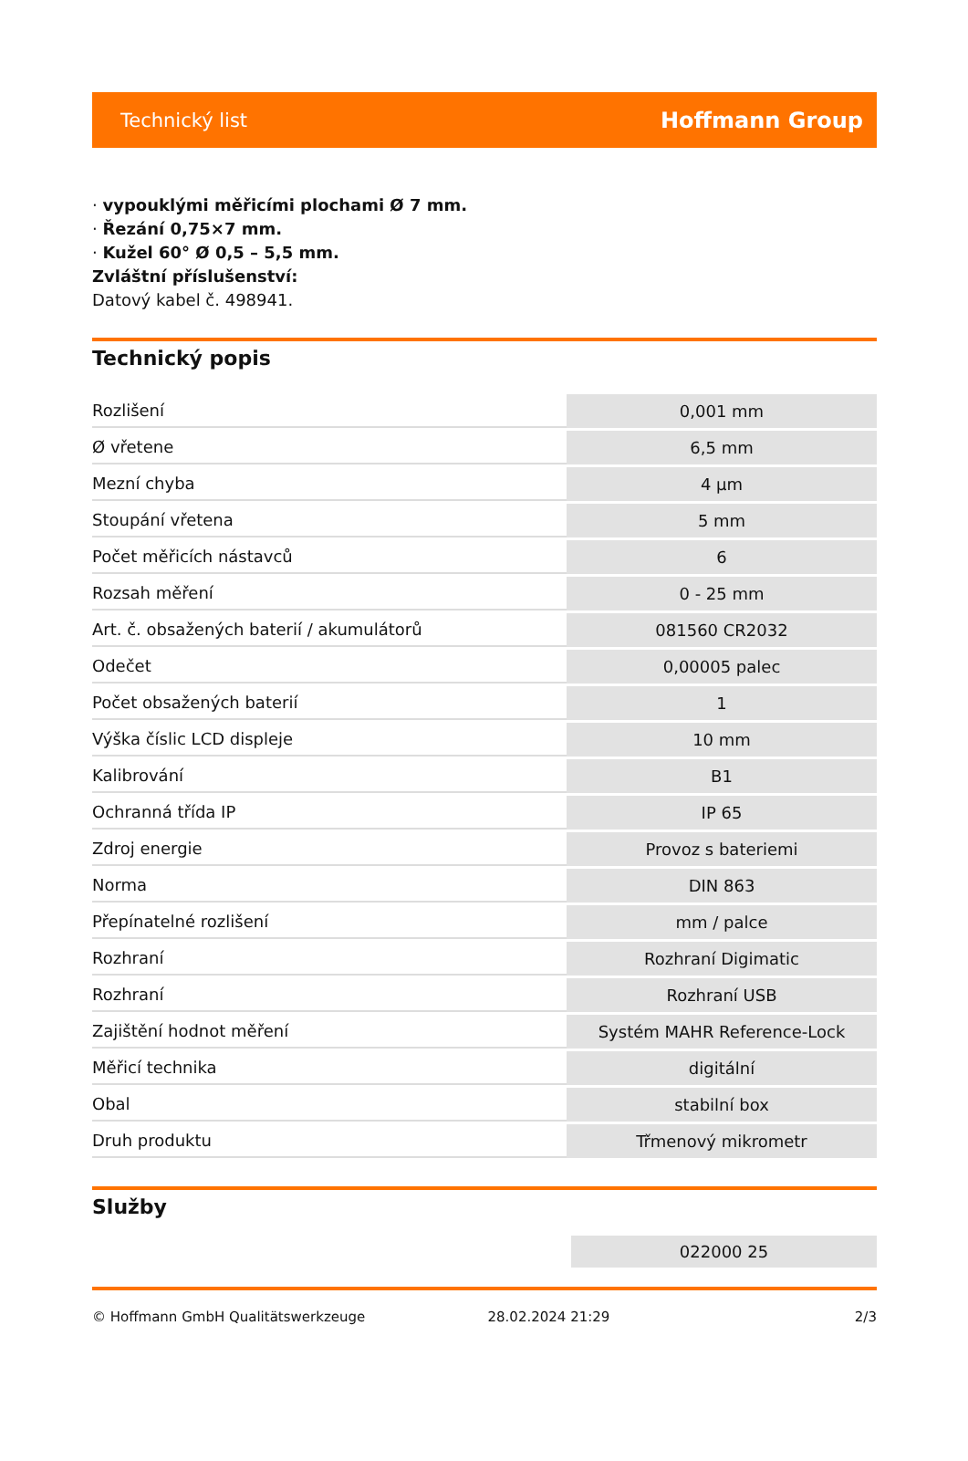Technický list Hoffmann Group
· vypouklými měřicími plochami Ø 7 mm.
· Řezání 0,75×7 mm.
· Kužel 60° Ø 0,5 – 5,5 mm.
Zvláštní příslušenství:
Datový kabel č. 498941.
Technický popis
| Rozlišení | 0,001 mm |
| Ø vřetene | 6,5 mm |
| Mezní chyba | 4 µm |
| Stoupání vřetena | 5 mm |
| Počet měřicích nástavců | 6 |
| Rozsah měření | 0 - 25 mm |
| Art. č. obsažených baterií / akumulátorů | 081560 CR2032 |
| Odečet | 0,00005 palec |
| Počet obsažených baterií | 1 |
| Výška číslic LCD displeje | 10 mm |
| Kalibrování | B1 |
| Ochranná třída IP | IP 65 |
| Zdroj energie | Provoz s bateriemi |
| Norma | DIN 863 |
| Přepínatelné rozlišení | mm / palce |
| Rozhraní | Rozhraní Digimatic |
| Rozhraní | Rozhraní USB |
| Zajištění hodnot měření | Systém MAHR Reference-Lock |
| Měřicí technika | digitální |
| Obal | stabilní box |
| Druh produktu | Třmenový mikrometr |
Služby
| | 022000 25 |
© Hoffmann GmbH Qualitätswerkzeuge 28.02.2024 21:29 2/3